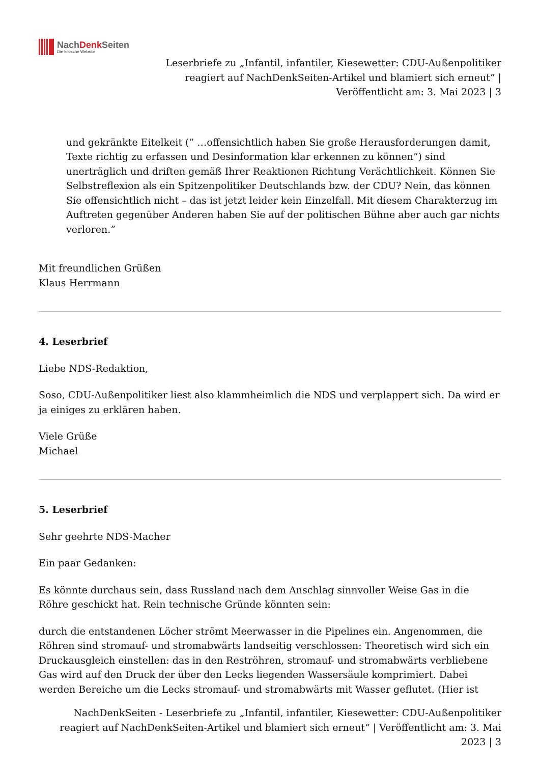NachDenk Seiten
Die kritische Website
Leserbriefe zu „Infantil, infantiler, Kiesewetter: CDU-Außenpolitiker reagiert auf NachDenkSeiten-Artikel und blamiert sich erneut“ | Veröffentlicht am: 3. Mai 2023 | 3
und gekränkte Eitelkeit (” …offensichtlich haben Sie große Herausforderungen damit, Texte richtig zu erfassen und Desinformation klar erkennen zu können”) sind unerträglich und driften gemäß Ihrer Reaktionen Richtung Verächtlichkeit. Können Sie Selbstreflexion als ein Spitzenpolitiker Deutschlands bzw. der CDU? Nein, das können Sie offensichtlich nicht – das ist jetzt leider kein Einzelfall. Mit diesem Charakterzug im Auftreten gegenüber Anderen haben Sie auf der politischen Bühne aber auch gar nichts verloren.”
Mit freundlichen Grüßen
Klaus Herrmann
4. Leserbrief
Liebe NDS-Redaktion,
Soso, CDU-Außenpolitiker liest also klammheimlich die NDS und verplappert sich. Da wird er ja einiges zu erklären haben.
Viele Grüße
Michael
5. Leserbrief
Sehr geehrte NDS-Macher
Ein paar Gedanken:
Es könnte durchaus sein, dass Russland nach dem Anschlag sinnvoller Weise Gas in die Röhre geschickt hat. Rein technische Gründe könnten sein:
durch die entstandenen Löcher strömt Meerwasser in die Pipelines ein. Angenommen, die Röhren sind stromauf- und stromabwärts landseitig verschlossen: Theoretisch wird sich ein Druckausgleich einstellen: das in den Reströhren, stromauf- und stromabwärts verbliebene Gas wird auf den Druck der über den Lecks liegenden Wassersäule komprimiert. Dabei werden Bereiche um die Lecks stromauf- und stromabwärts mit Wasser geflutet. (Hier ist
NachDenkSeiten - Leserbriefe zu „Infantil, infantiler, Kiesewetter: CDU-Außenpolitiker reagiert auf NachDenkSeiten-Artikel und blamiert sich erneut“ | Veröffentlicht am: 3. Mai 2023 | 3